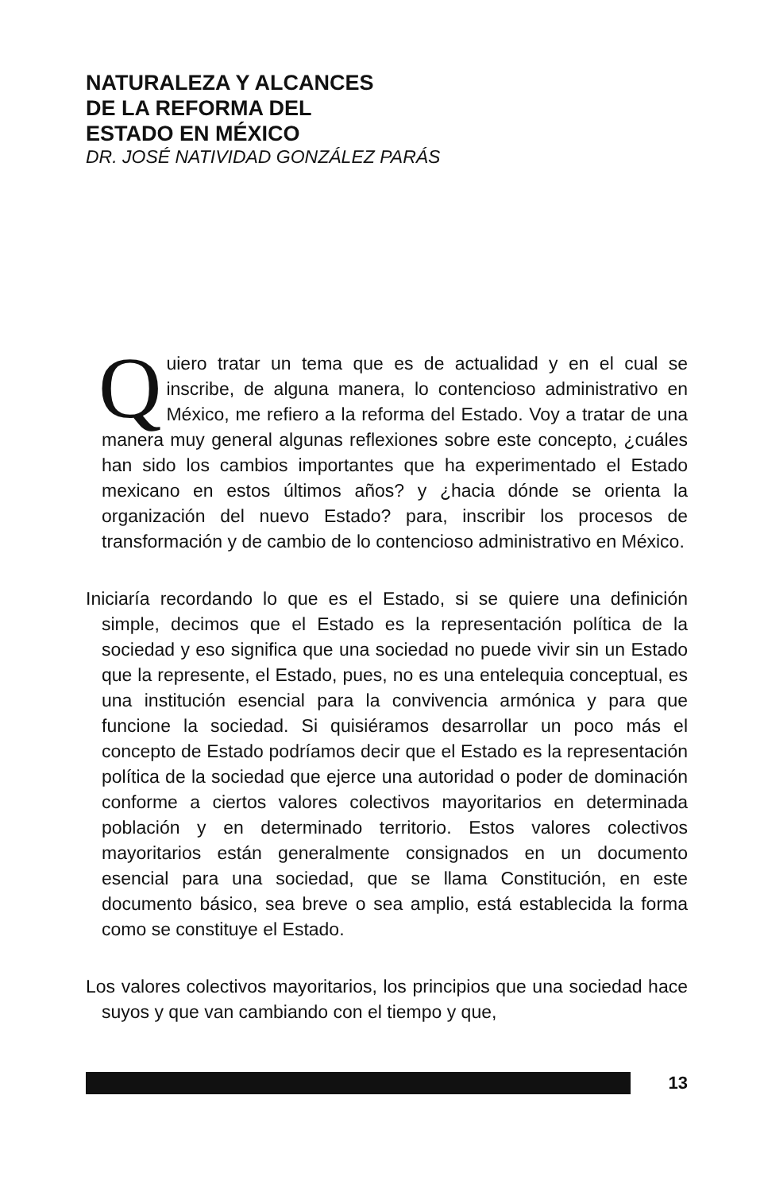NATURALEZA Y ALCANCES
DE LA REFORMA DEL
ESTADO EN MÉXICO
DR. JOSÉ NATIVIDAD GONZÁLEZ PARÁS
Quiero tratar un tema que es de actualidad y en el cual se inscribe, de alguna manera, lo contencioso administrativo en México, me refiero a la reforma del Estado. Voy a tratar de una manera muy general algunas reflexiones sobre este concepto, ¿cuáles han sido los cambios importantes que ha experimentado el Estado mexicano en estos últimos años? y ¿hacia dónde se orienta la organización del nuevo Estado? para, inscribir los procesos de transformación y de cambio de lo contencioso administrativo en México.
Iniciaría recordando lo que es el Estado, si se quiere una definición simple, decimos que el Estado es la representación política de la sociedad y eso significa que una sociedad no puede vivir sin un Estado que la represente, el Estado, pues, no es una entelequia conceptual, es una institución esencial para la convivencia armónica y para que funcione la sociedad. Si quisiéramos desarrollar un poco más el concepto de Estado podríamos decir que el Estado es la representación política de la sociedad que ejerce una autoridad o poder de dominación conforme a ciertos valores colectivos mayoritarios en determinada población y en determinado territorio. Estos valores colectivos mayoritarios están generalmente consignados en un documento esencial para una sociedad, que se llama Constitución, en este documento básico, sea breve o sea amplio, está establecida la forma como se constituye el Estado.
Los valores colectivos mayoritarios, los principios que una sociedad hace suyos y que van cambiando con el tiempo y que,
13